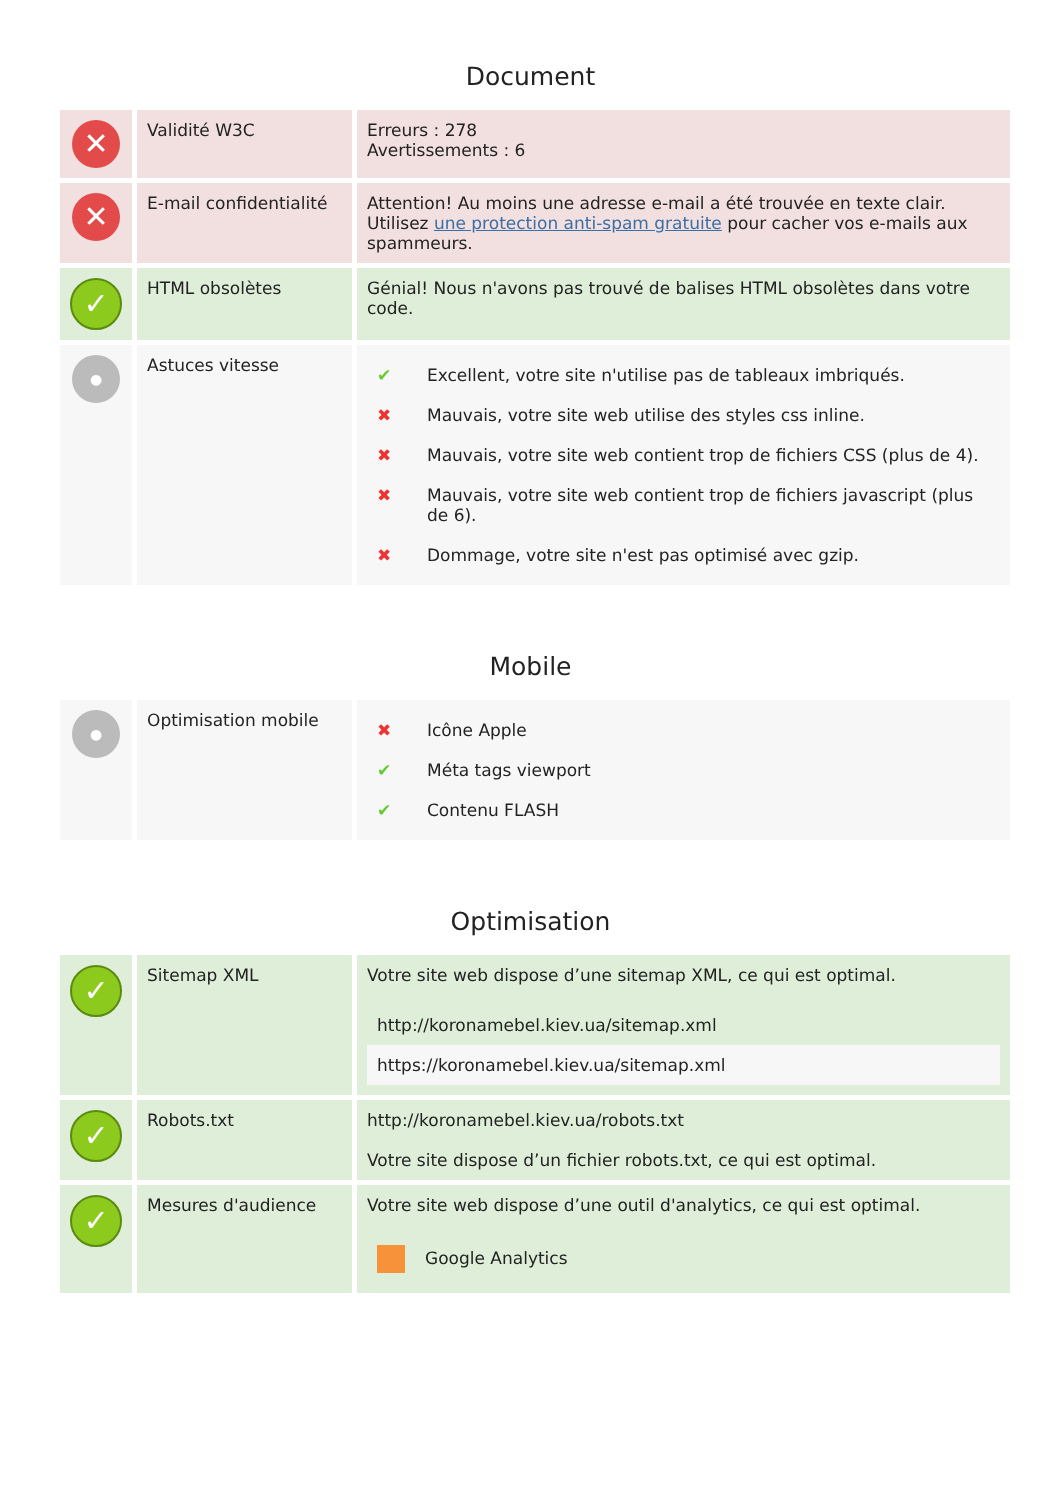Document
| ✕ | Validité W3C | Erreurs : 278 Avertissements : 6 |
| ✕ | E-mail confidentialité | Attention! Au moins une adresse e-mail a été trouvée en texte clair. Utilisez une protection anti-spam gratuite pour cacher vos e-mails aux spammeurs. |
| ✓ | HTML obsolètes | Génial! Nous n'avons pas trouvé de balises HTML obsolètes dans votre code. |
| ● | Astuces vitesse | / ✔ / Excellent, votre site n'utilise pas de tableaux imbriqués. / / ✖ / Mauvais, votre site web utilise des styles css inline. / / ✖ / Mauvais, votre site web contient trop de fichiers CSS (plus de 4). / / ✖ / Mauvais, votre site web contient trop de fichiers javascript (plus de 6). / / ✖ / Dommage, votre site n'est pas optimisé avec gzip. / |
Mobile
| ● | Optimisation mobile | / ✖ / Icône Apple / / ✔ / Méta tags viewport / / ✔ / Contenu FLASH / |
Optimisation
| ✓ | Sitemap XML | Votre site web dispose d’une sitemap XML, ce qui est optimal. / http://koronamebel.kiev.ua/sitemap.xml / / https://koronamebel.kiev.ua/sitemap.xml / |
| ✓ | Robots.txt | http://koronamebel.kiev.ua/robots.txt Votre site dispose d’un fichier robots.txt, ce qui est optimal. |
| ✓ | Mesures d'audience | Votre site web dispose d’une outil d'analytics, ce qui est optimal. / Google Analytics / |